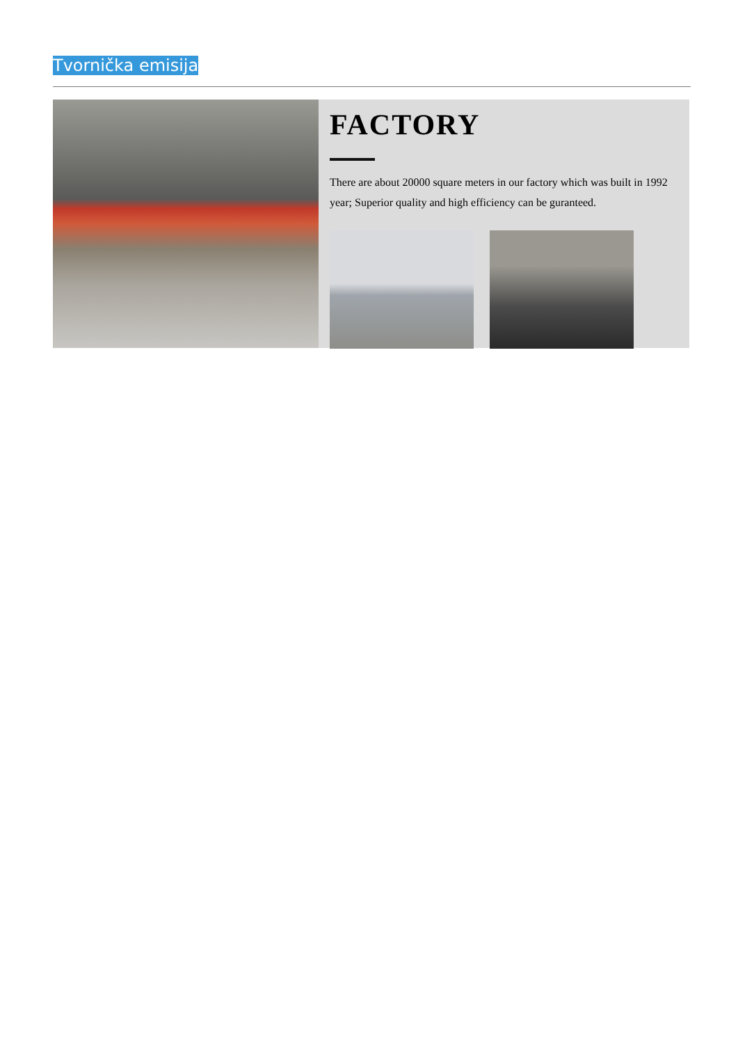Tvornička emisija
FACTORY
There are about 20000 square meters in our factory which was built in 1992 year; Superior quality and high efficiency can be guranteed.